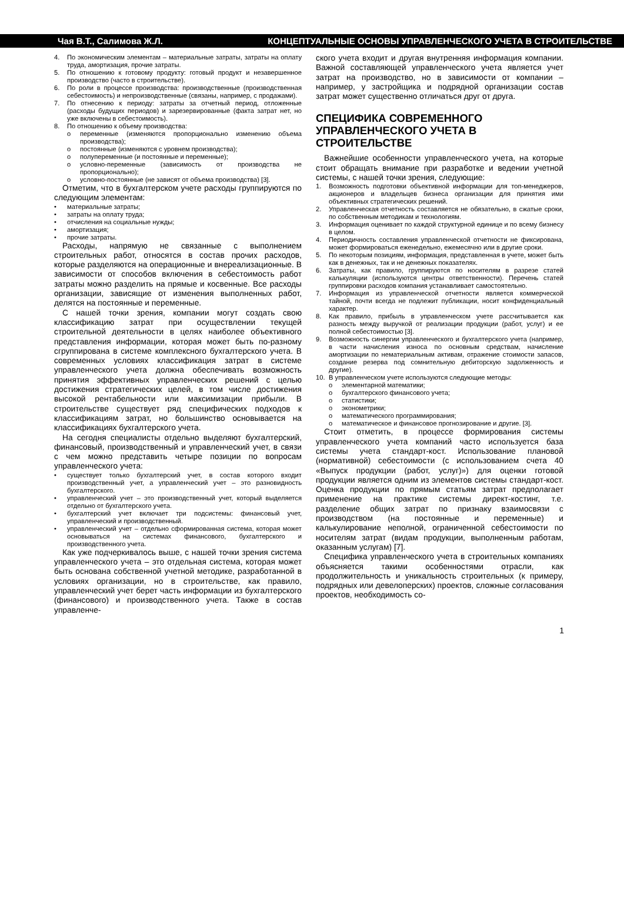Чая В.Т., Салимова Ж.Л. КОНЦЕПТУАЛЬНЫЕ ОСНОВЫ УПРАВЛЕНЧЕСКОГО УЧЕТА В СТРОИТЕЛЬСТВЕ
4. По экономическим элементам – материальные затраты, затраты на оплату труда, амортизация, прочие затраты.
5. По отношению к готовому продукту: готовый продукт и незавершенное производство (часто в строительстве).
6. По роли в процессе производства: производственные (производственная себестоимость) и непроизводственные (связаны, например, с продажами).
7. По отнесению к периоду: затраты за отчетный период, отложенные (расходы будущих периодов) и зарезервированные (факта затрат нет, но уже включены в себестоимость).
8. По отношению к объему производства:
o переменные (изменяются пропорционально изменению объема производства);
o постоянные (изменяются с уровнем производства);
o полупеременные (и постоянные и переменные);
o условно-переменные (зависимость от производства не пропорционально);
o условно-постоянные (не зависят от объема производства) [3].
Отметим, что в бухгалтерском учете расходы группируются по следующим элементам:
• материальные затраты;
• затраты на оплату труда;
• отчисления на социальные нужды;
• амортизация;
• прочие затраты.
Расходы, напрямую не связанные с выполнением строительных работ, относятся в состав прочих расходов, которые разделяются на операционные и внереализационные. В зависимости от способов включения в себестоимость работ затраты можно разделить на прямые и косвенные. Все расходы организации, зависящие от изменения выполненных работ, делятся на постоянные и переменные.
С нашей точки зрения, компании могут создать свою классификацию затрат при осуществлении текущей строительной деятельности в целях наиболее объективного представления информации, которая может быть по-разному сгруппирована в системе комплексного бухгалтерского учета. В современных условиях классификация затрат в системе управленческого учета должна обеспечивать возможность принятия эффективных управленческих решений с целью достижения стратегических целей, в том числе достижения высокой рентабельности или максимизации прибыли. В строительстве существует ряд специфических подходов к классификациям затрат, но большинство основывается на классификациях бухгалтерского учета.
На сегодня специалисты отдельно выделяют бухгалтерский, финансовый, производственный и управленческий учет, в связи с чем можно представить четыре позиции по вопросам управленческого учета:
• существует только бухгалтерский учет, в состав которого входит производственный учет, а управленческий учет – это разновидность бухгалтерского.
• управленческий учет – это производственный учет, который выделяется отдельно от бухгалтерского учета.
• бухгалтерский учет включает три подсистемы: финансовый учет, управленческий и производственный.
• управленческий учет – отдельно сформированная система, которая может основываться на системах финансового, бухгалтерского и производственного учета.
Как уже подчеркивалось выше, с нашей точки зрения система управленческого учета – это отдельная система, которая может быть основана собственной учетной методике, разработанной в условиях организации, но в строительстве, как правило, управленческий учет берет часть информации из бухгалтерского (финансового) и производственного учета. Также в состав управленче-
ского учета входит и другая внутренняя информация компании. Важной составляющей управленческого учета является учет затрат на производство, но в зависимости от компании – например, у застройщика и подрядной организации состав затрат может существенно отличаться друг от друга.
СПЕЦИФИКА СОВРЕМЕННОГО УПРАВЛЕНЧЕСКОГО УЧЕТА В СТРОИТЕЛЬСТВЕ
Важнейшие особенности управленческого учета, на которые стоит обращать внимание при разработке и ведении учетной системы, с нашей точки зрения, следующие:
1. Возможность подготовки объективной информации для топ-менеджеров, акционеров и владельцев бизнеса организации для принятия ими объективных стратегических решений.
2. Управленческая отчетность составляется не обязательно, в сжатые сроки, по собственным методикам и технологиям.
3. Информация оценивает по каждой структурной единице и по всему бизнесу в целом.
4. Периодичность составления управленческой отчетности не фиксирована, может формироваться еженедельно, ежемесячно или в другие сроки.
5. По некоторым позициям, информация, представленная в учете, может быть как в денежных, так и не денежных показателях.
6. Затраты, как правило, группируются по носителям в разрезе статей калькуляции (используются центры ответственности). Перечень статей группировки расходов компания устанавливает самостоятельно.
7. Информация из управленческой отчетности является коммерческой тайной, почти всегда не подлежит публикации, носит конфиденциальный характер.
8. Как правило, прибыль в управленческом учете рассчитывается как разность между выручкой от реализации продукции (работ, услуг) и ее полной себестоимостью [3].
9. Возможность синергии управленческого и бухгалтерского учета (например, в части начисления износа по основным средствам, начисление амортизации по нематериальным активам, отражение стоимости запасов, создание резерва под сомнительную дебиторскую задолженность и другие).
10. В управленческом учете используются следующие методы:
o элементарной математики;
o бухгалтерского финансового учета;
o статистики;
o эконометрики;
o математического программирования;
o математическое и финансовое прогнозирование и другие. [3].
Стоит отметить, в процессе формирования системы управленческого учета компаний часто используется база системы учета стандарт-кост. Использование плановой (нормативной) себестоимости (с использованием счета 40 «Выпуск продукции (работ, услуг)») для оценки готовой продукции является одним из элементов системы стандарт-кост. Оценка продукции по прямым статьям затрат предполагает применение на практике системы директ-костинг, т.е. разделение общих затрат по признаку взаимосвязи с производством (на постоянные и переменные) и калькулирование неполной, ограниченной себестоимости по носителям затрат (видам продукции, выполненным работам, оказанным услугам) [7].
Специфика управленческого учета в строительных компаниях объясняется такими особенностями отрасли, как продолжительность и уникальность строительных (к примеру, подрядных или девелоперских) проектов, сложные согласования проектов, необходимость со-
1